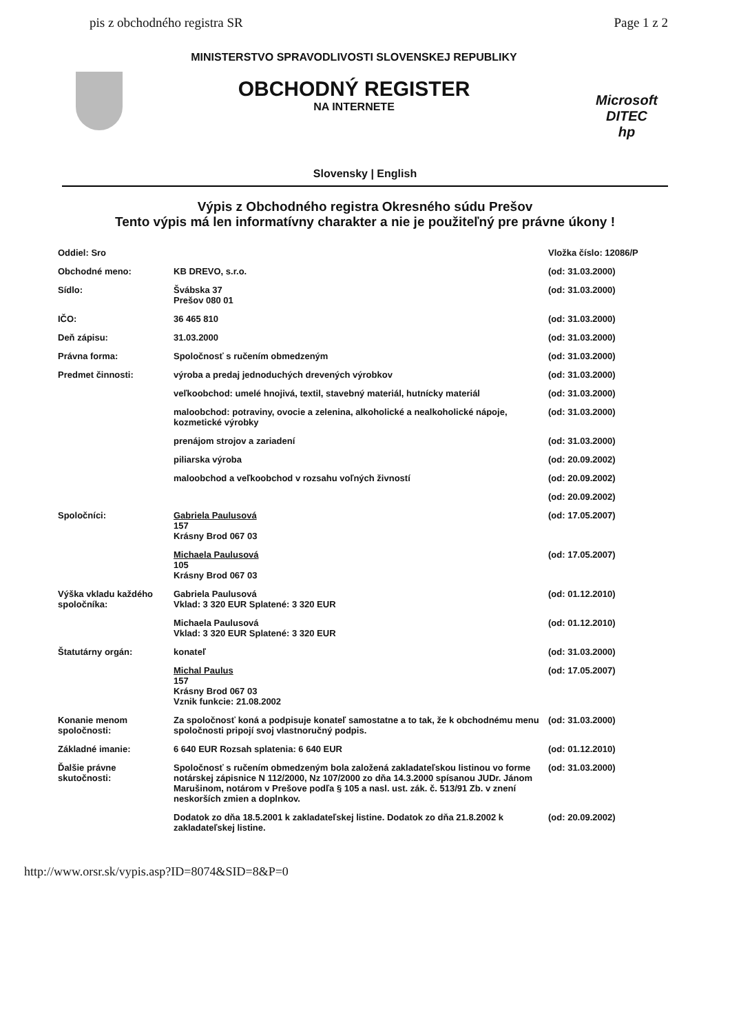pis z obchodného registra SR Page 1 z 2
MINISTERSTVO SPRAVODLIVOSTI SLOVENSKEJ REPUBLIKY
OBCHODNÝ REGISTER
NA INTERNETE
Microsoft
DITEC
hp
Slovensky | English
Výpis z Obchodného registra Okresného súdu Prešov
Tento výpis má len informatívny charakter a nie je použiteľný pre právne úkony !
| Oddiel: Sro | | Vložka číslo: 12086/P |
| Obchodné meno: | KB DREVO, s.r.o. | (od: 31.03.2000) |
| Sídlo: | Švábska 37 Prešov 080 01 | (od: 31.03.2000) |
| IČO: | 36 465 810 | (od: 31.03.2000) |
| Deň zápisu: | 31.03.2000 | (od: 31.03.2000) |
| Právna forma: | Spoločnosť s ručením obmedzeným | (od: 31.03.2000) |
| Predmet činnosti: | výroba a predaj jednoduchých drevených výrobkov | (od: 31.03.2000) |
| | veľkoobchod: umelé hnojivá, textil, stavebný materiál, hutnícky materiál | (od: 31.03.2000) |
| | maloobchod: potraviny, ovocie a zelenina, alkoholické a nealkoholické nápoje, kozmetické výrobky | (od: 31.03.2000) |
| | prenájom strojov a zariadení | (od: 31.03.2000) |
| | piliarska výroba | (od: 20.09.2002) |
| | maloobchod a veľkoobchod v rozsahu voľných živností | (od: 20.09.2002) |
| | | (od: 20.09.2002) |
| Spoločníci: | Gabriela Paulusová 157 Krásny Brod 067 03 | (od: 17.05.2007) |
| | Michaela Paulusová 105 Krásny Brod 067 03 | (od: 17.05.2007) |
| Výška vkladu každého spoločníka: | Gabriela Paulusová Vklad: 3 320 EUR Splatené: 3 320 EUR | (od: 01.12.2010) |
| | Michaela Paulusová Vklad: 3 320 EUR Splatené: 3 320 EUR | (od: 01.12.2010) |
| Štatutárny orgán: | konateľ | (od: 31.03.2000) |
| | Michal Paulus 157 Krásny Brod 067 03 Vznik funkcie: 21.08.2002 | (od: 17.05.2007) |
| Konanie menom spoločnosti: | Za spoločnosť koná a podpisuje konateľ samostatne a to tak, že k obchodnému menu spoločnosti pripojí svoj vlastnoručný podpis. | (od: 31.03.2000) |
| Základné imanie: | 6 640 EUR Rozsah splatenia: 6 640 EUR | (od: 01.12.2010) |
| Ďalšie právne skutočnosti: | Spoločnosť s ručením obmedzeným bola založená zakladateľskou listinou vo forme notárskej zápisnice N 112/2000, Nz 107/2000 zo dňa 14.3.2000 spísanou JUDr. Jánom Marušinom, notárom v Prešove podľa § 105 a nasl. ust. zák. č. 513/91 Zb. v znení neskorších zmien a doplnkov. | (od: 31.03.2000) |
| | Dodatok zo dňa 18.5.2001 k zakladateľskej listine. Dodatok zo dňa 21.8.2002 k zakladateľskej listine. | (od: 20.09.2002) |
http://www.orsr.sk/vypis.asp?ID=8074&SID=8&P=0